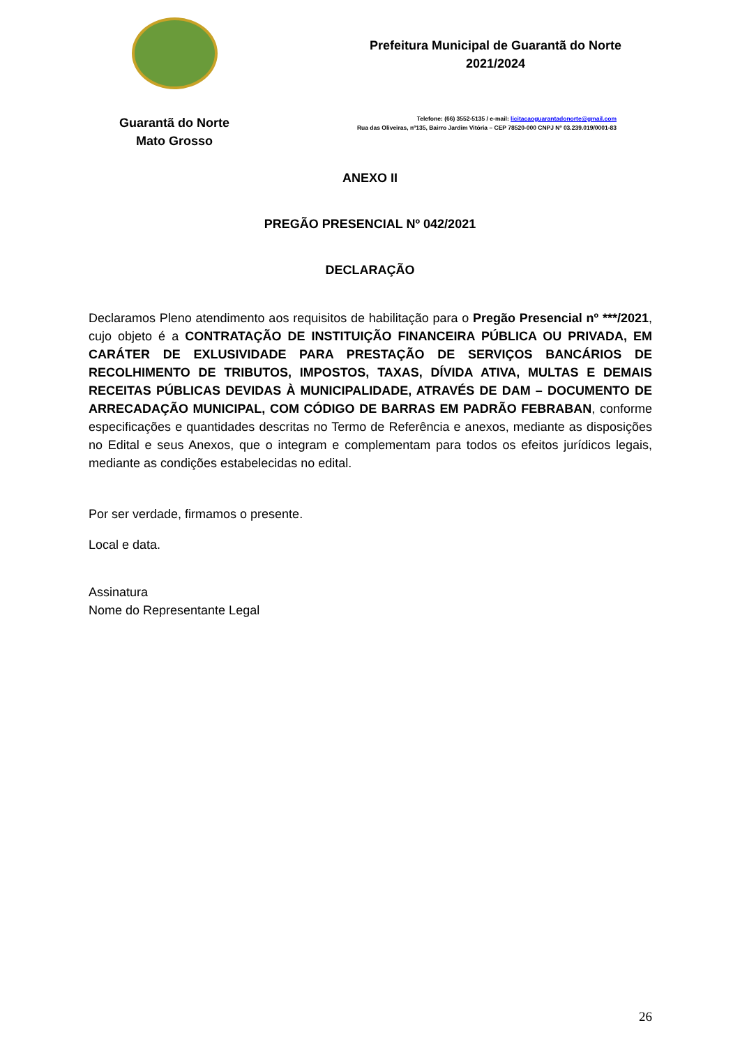Guarantã do Norte
Mato Grosso
Prefeitura Municipal de Guarantã do Norte
2021/2024
Telefone: (66) 3552-5135 / e-mail: licitacaoguarantadonorte@gmail.com
Rua das Oliveiras, nº135, Bairro Jardim Vitória – CEP 78520-000 CNPJ Nº 03.239.019/0001-83
ANEXO II
PREGÃO PRESENCIAL Nº 042/2021
DECLARAÇÃO
Declaramos Pleno atendimento aos requisitos de habilitação para o Pregão Presencial nº ***/2021, cujo objeto é a CONTRATAÇÃO DE INSTITUIÇÃO FINANCEIRA PÚBLICA OU PRIVADA, EM CARÁTER DE EXLUSIVIDADE PARA PRESTAÇÃO DE SERVIÇOS BANCÁRIOS DE RECOLHIMENTO DE TRIBUTOS, IMPOSTOS, TAXAS, DÍVIDA ATIVA, MULTAS E DEMAIS RECEITAS PÚBLICAS DEVIDAS À MUNICIPALIDADE, ATRAVÉS DE DAM – DOCUMENTO DE ARRECADAÇÃO MUNICIPAL, COM CÓDIGO DE BARRAS EM PADRÃO FEBRABAN, conforme especificações e quantidades descritas no Termo de Referência e anexos, mediante as disposições no Edital e seus Anexos, que o integram e complementam para todos os efeitos jurídicos legais, mediante as condições estabelecidas no edital.
Por ser verdade, firmamos o presente.
Local e data.
Assinatura
Nome do Representante Legal
26